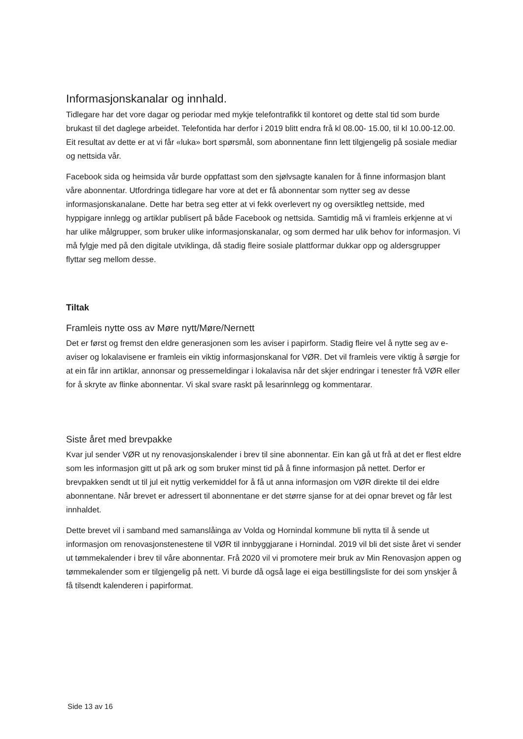Informasjonskanalar og innhald.
Tidlegare har det vore dagar og periodar med mykje telefontrafikk til kontoret og dette stal tid som burde brukast til det daglege arbeidet. Telefontida har derfor i 2019 blitt endra frå kl 08.00- 15.00, til kl 10.00-12.00. Eit resultat av dette er at vi får «luka» bort spørsmål, som abonnentane finn lett tilgjengelig på sosiale mediar og nettsida vår.
Facebook sida og heimsida vår burde oppfattast som den sjølvsagte kanalen for å finne informasjon blant våre abonnentar. Utfordringa tidlegare har vore at det er få abonnentar som nytter seg av desse informasjonskanalane. Dette har betra seg etter at vi fekk overlevert ny og oversiktleg nettside, med hyppigare innlegg og artiklar publisert på både Facebook og nettsida. Samtidig må vi framleis erkjenne at vi har ulike målgrupper, som bruker ulike informasjonskanalar, og som dermed har ulik behov for informasjon. Vi må fylgje med på den digitale utviklinga, då stadig fleire sosiale plattformar dukkar opp og aldersgrupper flyttar seg mellom desse.
Tiltak
Framleis nytte oss av Møre nytt/Møre/Nernett
Det er først og fremst den eldre generasjonen som les aviser i papirform. Stadig fleire vel å nytte seg av e-aviser og lokalavisene er framleis ein viktig informasjonskanal for VØR. Det vil framleis vere viktig å sørgje for at ein får inn artiklar, annonsar og pressemeldingar i lokalavisa når det skjer endringar i tenester frå VØR eller for å skryte av flinke abonnentar. Vi skal svare raskt på lesarinnlegg og kommentarar.
Siste året med brevpakke
Kvar jul sender VØR ut ny renovasjonskalender i brev til sine abonnentar. Ein kan gå ut frå at det er flest eldre som les informasjon gitt ut på ark og som bruker minst tid på å finne informasjon på nettet. Derfor er brevpakken sendt ut til jul eit nyttig verkemiddel for å få ut anna informasjon om VØR direkte til dei eldre abonnentane. Når brevet er adressert til abonnentane er det større sjanse for at dei opnar brevet og får lest innhaldet.
Dette brevet vil i samband med samanslåinga av Volda og Hornindal kommune bli nytta til å sende ut informasjon om renovasjonstenestene til VØR til innbyggjarane i Hornindal. 2019 vil bli det siste året vi sender ut tømmekalender i brev til våre abonnentar. Frå 2020 vil vi promotere meir bruk av Min Renovasjon appen og tømmekalender som er tilgjengelig på nett. Vi burde då også lage ei eiga bestillingsliste for dei som ynskjer å få tilsendt kalenderen i papirformat.
Side 13 av 16